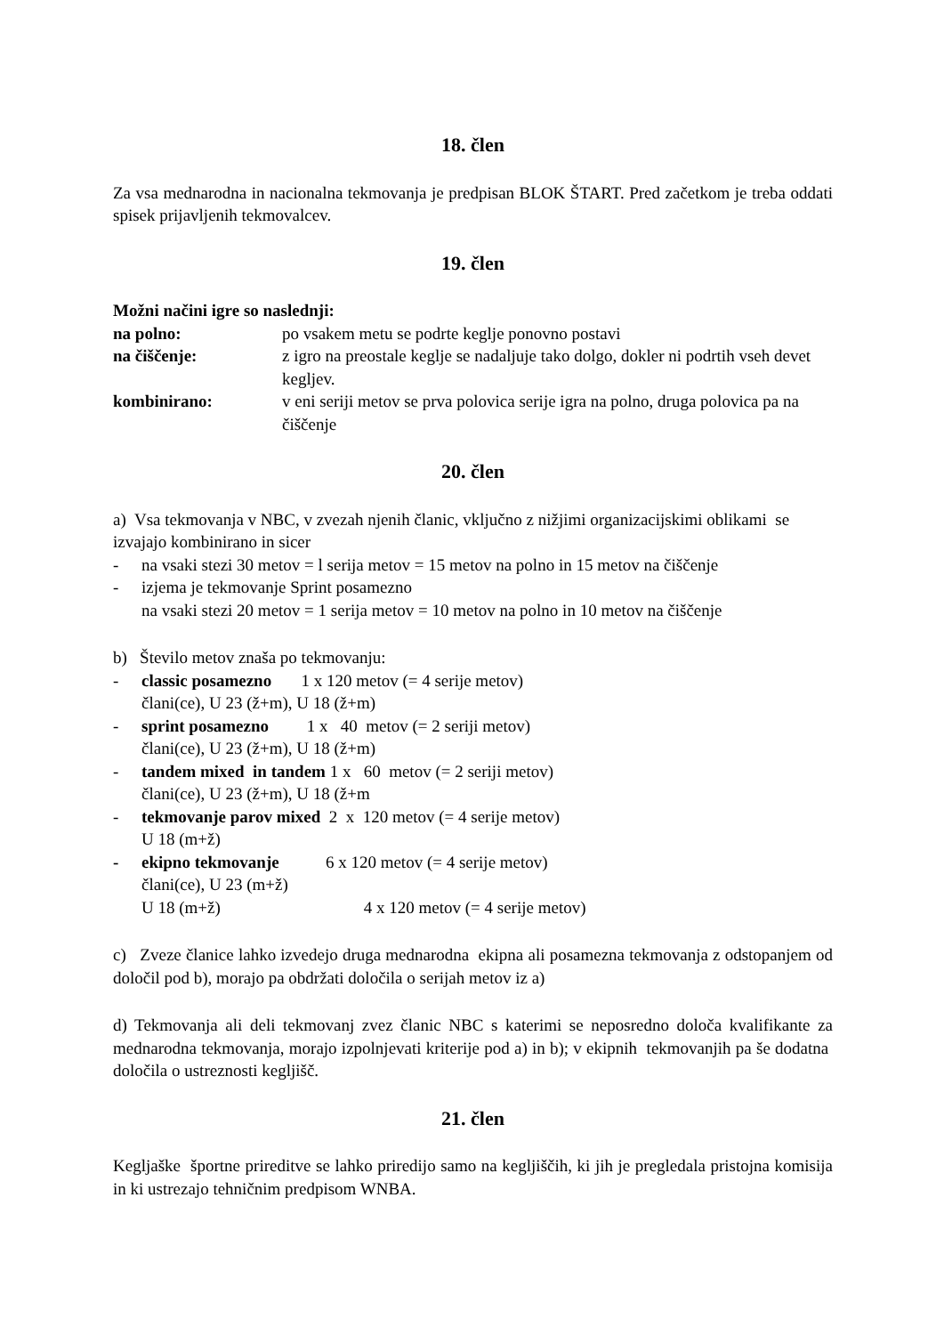18. člen
Za vsa mednarodna in nacionalna tekmovanja je predpisan BLOK ŠTART. Pred začetkom je treba oddati spisek prijavljenih tekmovalcev.
19. člen
Možni načini igre so naslednji:
na polno: po vsakem metu se podrte keglje ponovno postavi
na čiščenje: z igro na preostale keglje se nadaljuje tako dolgo, dokler ni podrtih vseh devet kegljev.
kombinirano: v eni seriji metov se prva polovica serije igra na polno, druga polovica pa na čiščenje
20. člen
a) Vsa tekmovanja v NBC, v zvezah njenih članic, vključno z nižjimi organizacijskimi oblikami se izvajajo kombinirano in sicer
- na vsaki stezi 30 metov = l serija metov = 15 metov na polno in 15 metov na čiščenje
- izjema je tekmovanje Sprint posamezno
na vsaki stezi 20 metov = 1 serija metov = 10 metov na polno in 10 metov na čiščenje
b) Število metov znaša po tekmovanju:
- classic posamezno 1 x 120 metov (= 4 serije metov)
člani(ce), U 23 (ž+m), U 18 (ž+m)
- sprint posamezno 1 x 40 metov (= 2 seriji metov)
člani(ce), U 23 (ž+m), U 18 (ž+m)
- tandem mixed in tandem 1 x 60 metov (= 2 seriji metov)
člani(ce), U 23 (ž+m), U 18 (ž+m
- tekmovanje parov mixed 2 x 120 metov (= 4 serije metov)
U 18 (m+ž)
- ekipno tekmovanje 6 x 120 metov (= 4 serije metov)
člani(ce), U 23 (m+ž)
U 18 (m+ž) 4 x 120 metov (= 4 serije metov)
c) Zveze članice lahko izvedejo druga mednarodna ekipna ali posamezna tekmovanja z odstopanjem od določil pod b), morajo pa obdržati določila o serijah metov iz a)
d) Tekmovanja ali deli tekmovanj zvez članic NBC s katerimi se neposredno določa kvalifikante za mednarodna tekmovanja, morajo izpolnjevati kriterije pod a) in b); v ekipnih tekmovanjih pa še dodatna določila o ustreznosti kegljišč.
21. člen
Kegljaške športne prireditve se lahko priredijo samo na kegljiščih, ki jih je pregledala pristojna komisija in ki ustrezajo tehničnim predpisom WNBA.